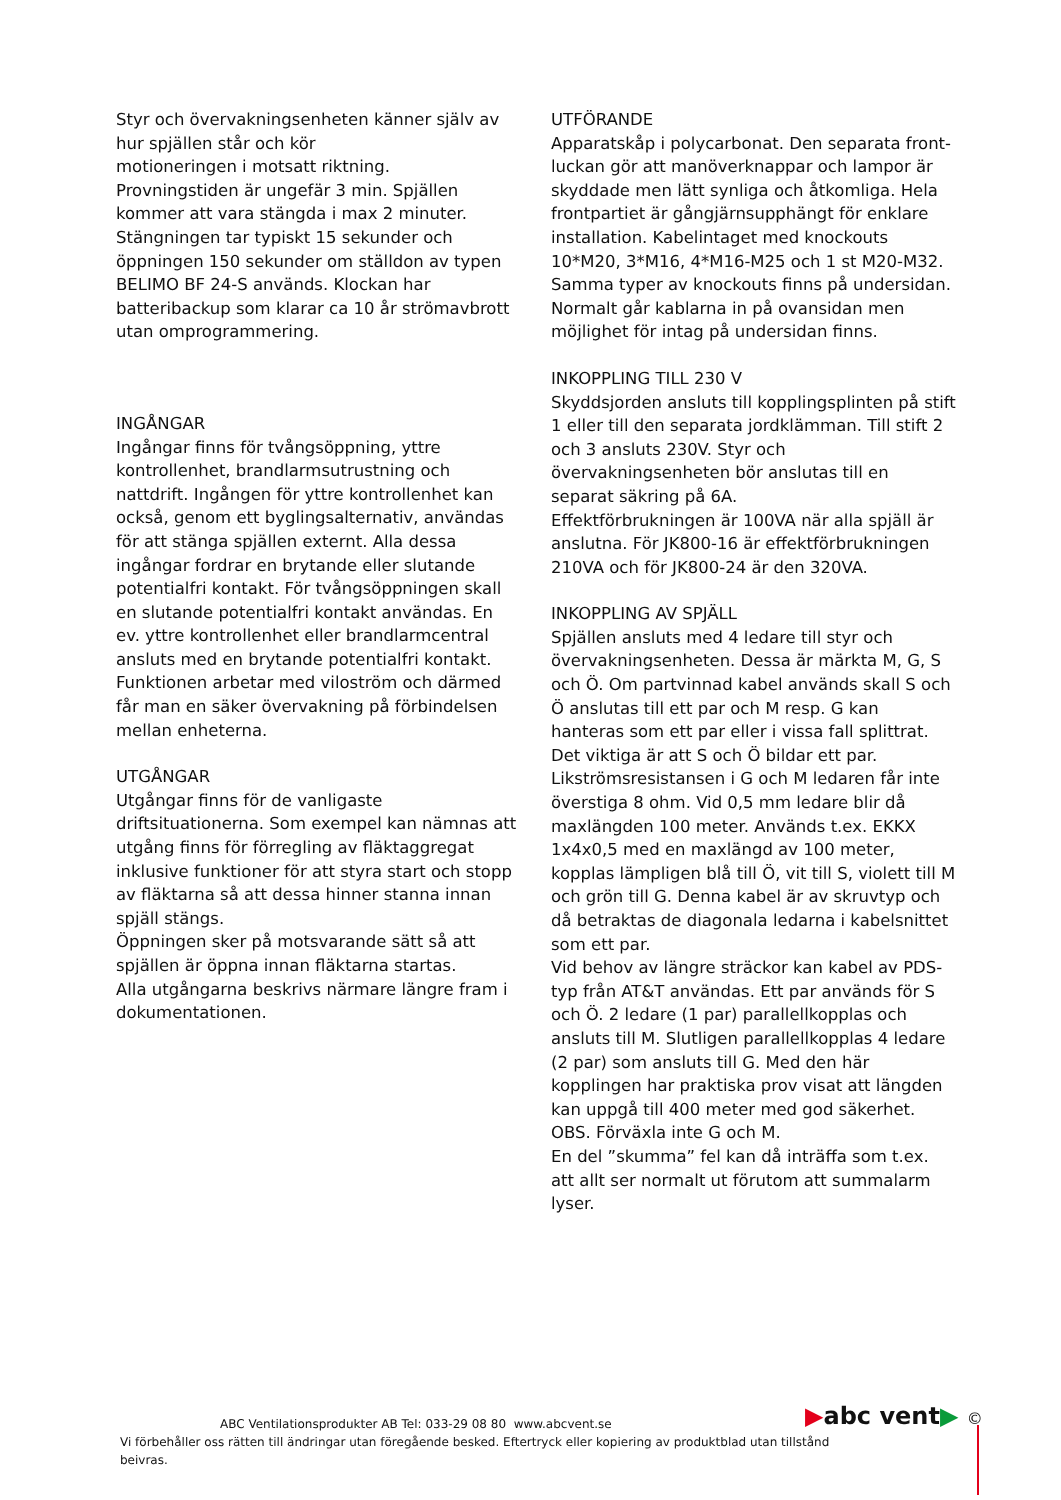Styr och övervakningsenheten känner själv av hur spjällen står och kör
motioneringen i motsatt riktning.
Provningstiden är ungefär 3 min. Spjällen kommer att vara stängda i max 2 minuter. Stängningen tar typiskt 15 sekunder och öppningen 150 sekunder om ställdon av typen BELIMO BF 24-S används. Klockan har batteribackup som klarar ca 10 år strömavbrott utan omprogrammering.
INGÅNGAR
Ingångar finns för tvångsöppning, yttre kontrollenhet, brandlarmsutrustning och nattdrift. Ingången för yttre kontrollenhet kan också, genom ett byglingsalternativ, användas för att stänga spjällen externt. Alla dessa ingångar fordrar en brytande eller slutande potentialfri kontakt. För tvångsöppningen skall en slutande potentialfri kontakt användas. En ev. yttre kontrollenhet eller brandlarmcentral ansluts med en brytande potentialfri kontakt. Funktionen arbetar med viloström och därmed får man en säker övervakning på förbindelsen mellan enheterna.
UTGÅNGAR
Utgångar finns för de vanligaste driftsituationerna. Som exempel kan nämnas att utgång finns för förregling av fläktaggregat inklusive funktioner för att styra start och stopp av fläktarna så att dessa hinner stanna innan spjäll stängs.
Öppningen sker på motsvarande sätt så att spjällen är öppna innan fläktarna startas.
Alla utgångarna beskrivs närmare längre fram i dokumentationen.
UTFÖRANDE
Apparatskåp i polycarbonat. Den separata front-luckan gör att manöverknappar och lampor är skyddade men lätt synliga och åtkomliga. Hela frontpartiet är gångjärnsupphängt för enklare installation. Kabelintaget med knockouts 10*M20, 3*M16, 4*M16-M25 och 1 st M20-M32. Samma typer av knockouts finns på undersidan. Normalt går kablarna in på ovansidan men möjlighet för intag på undersidan finns.
INKOPPLING TILL 230 V
Skyddsjorden ansluts till kopplingsplinten på stift 1 eller till den separata jordklämman. Till stift 2 och 3 ansluts 230V. Styr och övervakningsenheten bör anslutas till en separat säkring på 6A.
Effektförbrukningen är 100VA när alla spjäll är anslutna. För JK800-16 är effektförbrukningen 210VA och för JK800-24 är den 320VA.
INKOPPLING AV SPJÄLL
Spjällen ansluts med 4 ledare till styr och övervakningsenheten. Dessa är märkta M, G, S och Ö. Om partvinnad kabel används skall S och Ö anslutas till ett par och M resp. G kan hanteras som ett par eller i vissa fall splittrat. Det viktiga är att S och Ö bildar ett par. Likströmsresistansen i G och M ledaren får inte överstiga 8 ohm. Vid 0,5 mm ledare blir då maxlängden 100 meter. Används t.ex. EKKX 1x4x0,5 med en maxlängd av 100 meter, kopplas lämpligen blå till Ö, vit till S, violett till M och grön till G. Denna kabel är av skruvtyp och då betraktas de diagonala ledarna i kabelsnittet som ett par.
Vid behov av längre sträckor kan kabel av PDS-typ från AT&T användas. Ett par används för S och Ö. 2 ledare (1 par) parallellkopplas och ansluts till M. Slutligen parallellkopplas 4 ledare (2 par) som ansluts till G. Med den här kopplingen har praktiska prov visat att längden kan uppgå till 400 meter med god säkerhet. OBS. Förväxla inte G och M.
En del ”skumma” fel kan då inträffa som t.ex. att allt ser normalt ut förutom att summalarm lyser.
▶abc vent▶ ©
ABC Ventilationsprodukter AB Tel: 033-29 08 80 www.abcvent.se
Vi förbehåller oss rätten till ändringar utan föregående besked. Eftertryck eller kopiering av produktblad utan tillstånd beivras.